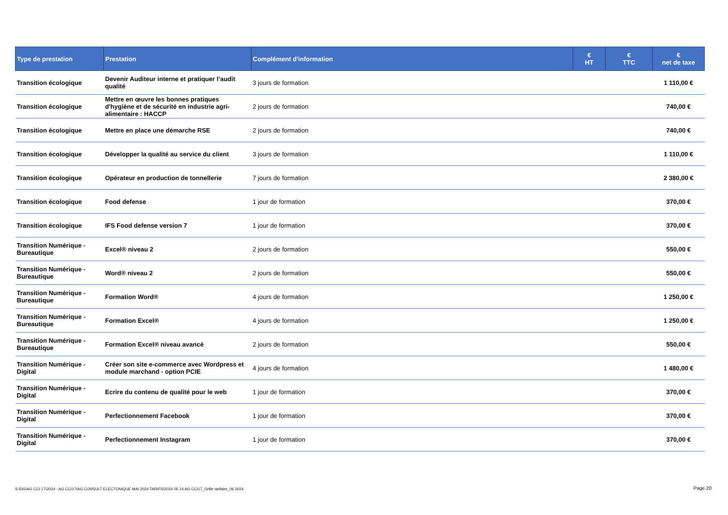| Type de prestation | Prestation | Complément d'information | € HT | € TTC | € net de taxe |
| --- | --- | --- | --- | --- | --- |
| Transition écologique | Devenir Auditeur interne et pratiquer l’audit qualité | 3 jours de formation | | | 1 110,00 € |
| Transition écologique | Mettre en œuvre les bonnes pratiques d'hygiène et de sécurité en industrie agri-alimentaire : HACCP | 2 jours de formation | | | 740,00 € |
| Transition écologique | Mettre en place une démarche RSE | 2 jours de formation | | | 740,00 € |
| Transition écologique | Développer la qualité au service du client | 3 jours de formation | | | 1 110,00 € |
| Transition écologique | Opérateur en production de tonnellerie | 7 jours de formation | | | 2 380,00 € |
| Transition écologique | Food defense | 1 jour de formation | | | 370,00 € |
| Transition écologique | IFS Food defense version 7 | 1 jour de formation | | | 370,00 € |
| Transition Numérique - Bureautique | Excel® niveau 2 | 2 jours de formation | | | 550,00 € |
| Transition Numérique - Bureautique | Word® niveau 2 | 2 jours de formation | | | 550,00 € |
| Transition Numérique - Bureautique | Formation Word® | 4 jours de formation | | | 1 250,00 € |
| Transition Numérique - Bureautique | Formation Excel® | 4 jours de formation | | | 1 250,00 € |
| Transition Numérique - Bureautique | Formation Excel® niveau avancé | 2 jours de formation | | | 550,00 € |
| Transition Numérique - Digital | Créer son site e-commerce avec Wordpress et module marchand - option PCIE | 4 jours de formation | | | 1 480,00 € |
| Transition Numérique - Digital | Ecrire du contenu de qualité pour le web | 1 jour de formation | | | 370,00 € |
| Transition Numérique - Digital | Perfectionnement Facebook | 1 jour de formation | | | 370,00 € |
| Transition Numérique - Digital | Perfectionnement Instagram | 1 jour de formation | | | 370,00 € |
S:\DG\AG CCI 17\2024 - AG CCI17\AG CONSULT ELECTONIQUE MAI 2024 TARIFS\2024 05 14 AG CCI17_Grille tarifaire_06 2024
Page 20